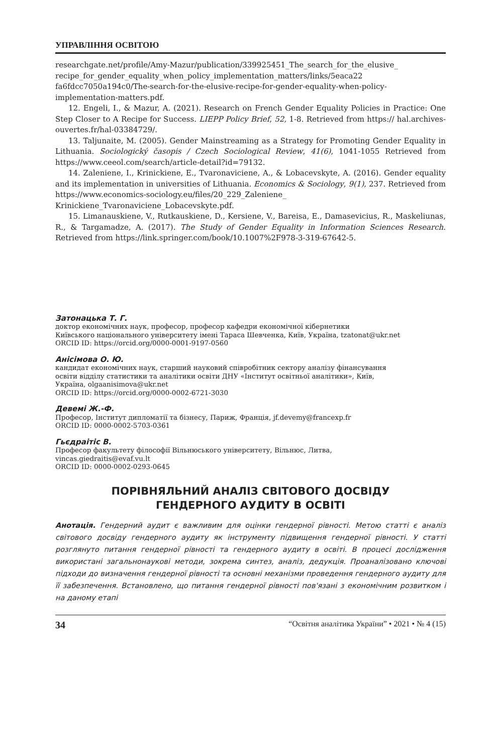УПРАВЛІННЯ ОСВІТОЮ
researchgate.net/profile/Amy-Mazur/publication/339925451_The_search_for_the_elusive_ recipe_for_gender_equality_when_policy_implementation_matters/links/5eaca22 fa6fdcc7050a194c0/The-search-for-the-elusive-recipe-for-gender-equality-when-policy-implementation-matters.pdf.
12. Engeli, I., & Mazur, A. (2021). Research on French Gender Equality Policies in Practice: One Step Closer to A Recipe for Success. LIEPP Policy Brief, 52, 1-8. Retrieved from https:// hal.archives-ouvertes.fr/hal-03384729/.
13. Taljunaite, M. (2005). Gender Mainstreaming as a Strategy for Promoting Gender Equality in Lithuania. Sociologický časopis / Czech Sociological Review, 41(6), 1041-1055 Retrieved from https://www.ceeol.com/search/article-detail?id=79132.
14. Zaleniene, I., Krinickiene, E., Tvaronaviciene, A., & Lobacevskyte, A. (2016). Gender equality and its implementation in universities of Lithuania. Economics & Sociology, 9(1), 237. Retrieved from https://www.economics-sociology.eu/files/20_229_Zaleniene_ Krinickiene_Tvaronaviciene_Lobacevskyte.pdf.
15. Limanauskiene, V., Rutkauskiene, D., Kersiene, V., Bareisa, E., Damasevicius, R., Maskeliunas, R., & Targamadze, A. (2017). The Study of Gender Equality in Information Sciences Research. Retrieved from https://link.springer.com/book/10.1007%2F978-3-319-67642-5.
Затонацька Т. Г.
доктор економічних наук, професор, професор кафедри економічної кібернетики
Київського національного університету імені Тараса Шевченка, Київ, Україна, tzatonat@ukr.net
ORCID ID: https://orcid.org/0000-0001-9197-0560
Анісімова О. Ю.
кандидат економічних наук, старший науковий співробітник сектору аналізу фінансування
освіти відділу статистики та аналітики освіти ДНУ «Інститут освітньої аналітики», Київ,
Україна, olgaanisimova@ukr.net
ORCID ID: https://orcid.org/0000-0002-6721-3030
Девемі Ж.-Ф.
Професор, Інститут дипломатії та бізнесу, Париж, Франція, jf.devemy@francexp.fr
ORCID ID: 0000-0002-5703-0361
Гьєдраітіс В.
Професор факультету філософії Вільнюського університету, Вільнюс, Литва,
vincas.giedraitis@evaf.vu.lt
ORCID ID: 0000-0002-0293-0645
ПОРІВНЯЛЬНИЙ АНАЛІЗ СВІТОВОГО ДОСВІДУ
ГЕНДЕРНОГО АУДИТУ В ОСВІТІ
Анотація. Гендерний аудит є важливим для оцінки гендерної рівності. Метою статті є аналіз світового досвіду гендерного аудиту як інструменту підвищення гендерної рівності. У статті розглянуто питання гендерної рівності та гендерного аудиту в освіті. В процесі дослідження використані загальнонаукові методи, зокрема синтез, аналіз, дедукція. Проаналізовано ключові підходи до визначення гендерної рівності та основні механізми проведення гендерного аудиту для її забезпечення. Встановлено, що питання гендерної рівності пов'язані з економічним розвитком і на даному етапі
34 “Освітня аналітика України” • 2021 • № 4 (15)